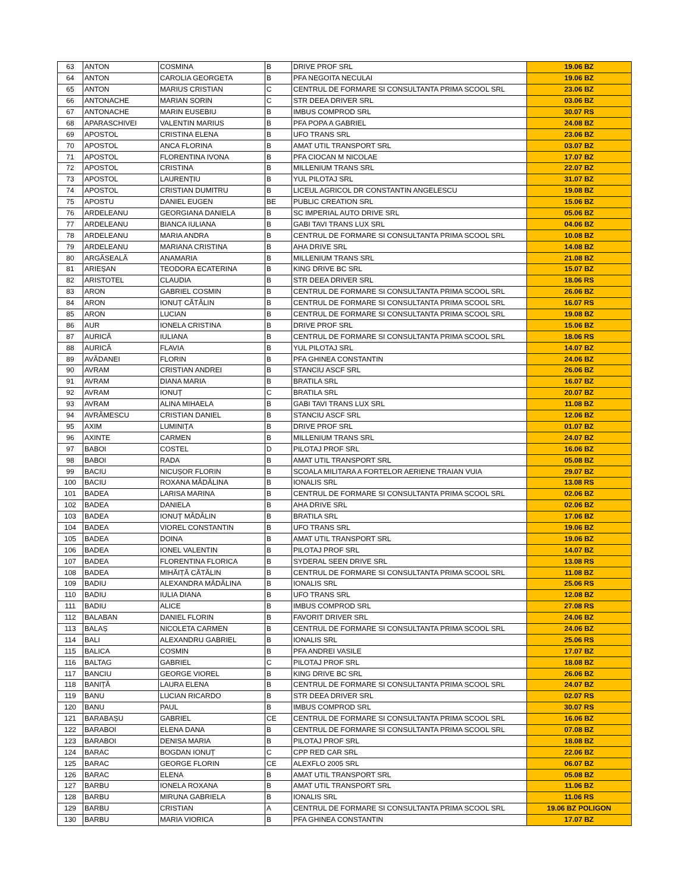| 63 | ANTON | COSMINA | B | DRIVE PROF SRL | 19.06 BZ |
| 64 | ANTON | CAROLIA GEORGETA | B | PFA NEGOITA NECULAI | 19.06 BZ |
| 65 | ANTON | MARIUS CRISTIAN | C | CENTRUL DE FORMARE SI CONSULTANTA PRIMA SCOOL SRL | 23.06 BZ |
| 66 | ANTONACHE | MARIAN SORIN | C | STR DEEA DRIVER SRL | 03.06 BZ |
| 67 | ANTONACHE | MARIN EUSEBIU | B | IMBUS COMPROD SRL | 30.07 RS |
| 68 | APARASCHIVEI | VALENTIN MARIUS | B | PFA POPA A GABRIEL | 24.08 BZ |
| 69 | APOSTOL | CRISTINA ELENA | B | UFO TRANS SRL | 23.06 BZ |
| 70 | APOSTOL | ANCA FLORINA | B | AMAT UTIL TRANSPORT SRL | 03.07 BZ |
| 71 | APOSTOL | FLORENTINA IVONA | B | PFA CIOCAN M NICOLAE | 17.07 BZ |
| 72 | APOSTOL | CRISTINA | B | MILLENIUM TRANS SRL | 22.07 BZ |
| 73 | APOSTOL | LAURENȚIU | B | YUL PILOTAJ SRL | 31.07 BZ |
| 74 | APOSTOL | CRISTIAN DUMITRU | B | LICEUL AGRICOL DR CONSTANTIN ANGELESCU | 19.08 BZ |
| 75 | APOSTU | DANIEL EUGEN | BE | PUBLIC CREATION SRL | 15.06 BZ |
| 76 | ARDELEANU | GEORGIANA DANIELA | B | SC IMPERIAL AUTO DRIVE SRL | 05.06 BZ |
| 77 | ARDELEANU | BIANCA IULIANA | B | GABI TAVI TRANS LUX SRL | 04.06 BZ |
| 78 | ARDELEANU | MARIA ANDRA | B | CENTRUL DE FORMARE SI CONSULTANTA PRIMA SCOOL SRL | 10.08 BZ |
| 79 | ARDELEANU | MARIANA CRISTINA | B | AHA DRIVE SRL | 14.08 BZ |
| 80 | ARGĂSEALĂ | ANAMARIA | B | MILLENIUM TRANS SRL | 21.08 BZ |
| 81 | ARIEȘAN | TEODORA ECATERINA | B | KING DRIVE BC SRL | 15.07 BZ |
| 82 | ARISTOTEL | CLAUDIA | B | STR DEEA DRIVER SRL | 18.06 RS |
| 83 | ARON | GABRIEL COSMIN | B | CENTRUL DE FORMARE SI CONSULTANTA PRIMA SCOOL SRL | 26.06 BZ |
| 84 | ARON | IONUȚ CĂTĂLIN | B | CENTRUL DE FORMARE SI CONSULTANTA PRIMA SCOOL SRL | 16.07 RS |
| 85 | ARON | LUCIAN | B | CENTRUL DE FORMARE SI CONSULTANTA PRIMA SCOOL SRL | 19.08 BZ |
| 86 | AUR | IONELA CRISTINA | B | DRIVE PROF SRL | 15.06 BZ |
| 87 | AURICĂ | IULIANA | B | CENTRUL DE FORMARE SI CONSULTANTA PRIMA SCOOL SRL | 18.06 RS |
| 88 | AURICĂ | FLAVIA | B | YUL PILOTAJ SRL | 14.07 BZ |
| 89 | AVĂDANEI | FLORIN | B | PFA GHINEA CONSTANTIN | 24.06 BZ |
| 90 | AVRAM | CRISTIAN ANDREI | B | STANCIU ASCF SRL | 26.06 BZ |
| 91 | AVRAM | DIANA MARIA | B | BRATILA SRL | 16.07 BZ |
| 92 | AVRAM | IONUȚ | C | BRATILA SRL | 20.07 BZ |
| 93 | AVRAM | ALINA MIHAELA | B | GABI TAVI TRANS LUX SRL | 11.08 BZ |
| 94 | AVRĂMESCU | CRISTIAN DANIEL | B | STANCIU ASCF SRL | 12.06 BZ |
| 95 | AXIM | LUMINIȚA | B | DRIVE PROF SRL | 01.07 BZ |
| 96 | AXINTE | CARMEN | B | MILLENIUM TRANS SRL | 24.07 BZ |
| 97 | BABOI | COSTEL | D | PILOTAJ PROF SRL | 16.06 BZ |
| 98 | BABOI | RADA | B | AMAT UTIL TRANSPORT SRL | 05.08 BZ |
| 99 | BACIU | NICUȘOR FLORIN | B | SCOALA MILITARA A FORTELOR AERIENE TRAIAN VUIA | 29.07 BZ |
| 100 | BACIU | ROXANA MĂDĂLINA | B | IONALIS SRL | 13.08 RS |
| 101 | BADEA | LARISA MARINA | B | CENTRUL DE FORMARE SI CONSULTANTA PRIMA SCOOL SRL | 02.06 BZ |
| 102 | BADEA | DANIELA | B | AHA DRIVE SRL | 02.06 BZ |
| 103 | BADEA | IONUȚ MĂDĂLIN | B | BRATILA SRL | 17.06 BZ |
| 104 | BADEA | VIOREL CONSTANTIN | B | UFO TRANS SRL | 19.06 BZ |
| 105 | BADEA | DOINA | B | AMAT UTIL TRANSPORT SRL | 19.06 BZ |
| 106 | BADEA | IONEL VALENTIN | B | PILOTAJ PROF SRL | 14.07 BZ |
| 107 | BADEA | FLORENTINA FLORICA | B | SYDERAL SEEN DRIVE SRL | 13.08 RS |
| 108 | BADEA | MIHĂIȚĂ CĂTĂLIN | B | CENTRUL DE FORMARE SI CONSULTANTA PRIMA SCOOL SRL | 11.08 BZ |
| 109 | BADIU | ALEXANDRA MĂDĂLINA | B | IONALIS SRL | 25.06 RS |
| 110 | BADIU | IULIA DIANA | B | UFO TRANS SRL | 12.08 BZ |
| 111 | BADIU | ALICE | B | IMBUS COMPROD SRL | 27.08 RS |
| 112 | BALABAN | DANIEL FLORIN | B | FAVORIT DRIVER SRL | 24.06 BZ |
| 113 | BALAȘ | NICOLETA CARMEN | B | CENTRUL DE FORMARE SI CONSULTANTA PRIMA SCOOL SRL | 24.06 BZ |
| 114 | BALI | ALEXANDRU GABRIEL | B | IONALIS SRL | 25.06 RS |
| 115 | BALICA | COSMIN | B | PFA ANDREI VASILE | 17.07 BZ |
| 116 | BALTAG | GABRIEL | C | PILOTAJ PROF SRL | 18.08 BZ |
| 117 | BANCIU | GEORGE VIOREL | B | KING DRIVE BC SRL | 26.06 BZ |
| 118 | BANIȚĂ | LAURA ELENA | B | CENTRUL DE FORMARE SI CONSULTANTA PRIMA SCOOL SRL | 24.07 BZ |
| 119 | BANU | LUCIAN RICARDO | B | STR DEEA DRIVER SRL | 02.07 RS |
| 120 | BANU | PAUL | B | IMBUS COMPROD SRL | 30.07 RS |
| 121 | BARABAȘU | GABRIEL | CE | CENTRUL DE FORMARE SI CONSULTANTA PRIMA SCOOL SRL | 16.06 BZ |
| 122 | BARABOI | ELENA DANA | B | CENTRUL DE FORMARE SI CONSULTANTA PRIMA SCOOL SRL | 07.08 BZ |
| 123 | BARABOI | DENISA MARIA | B | PILOTAJ PROF SRL | 18.08 BZ |
| 124 | BARAC | BOGDAN IONUȚ | C | CPP RED CAR SRL | 22.06 BZ |
| 125 | BARAC | GEORGE FLORIN | CE | ALEXFLO 2005 SRL | 06.07 BZ |
| 126 | BARAC | ELENA | B | AMAT UTIL TRANSPORT SRL | 05.08 BZ |
| 127 | BARBU | IONELA ROXANA | B | AMAT UTIL TRANSPORT SRL | 11.06 BZ |
| 128 | BARBU | MIRUNA GABRIELA | B | IONALIS SRL | 11.06 RS |
| 129 | BARBU | CRISTIAN | A | CENTRUL DE FORMARE SI CONSULTANTA PRIMA SCOOL SRL | 19.06 BZ POLIGON |
| 130 | BARBU | MARIA VIORICA | B | PFA GHINEA CONSTANTIN | 17.07 BZ |